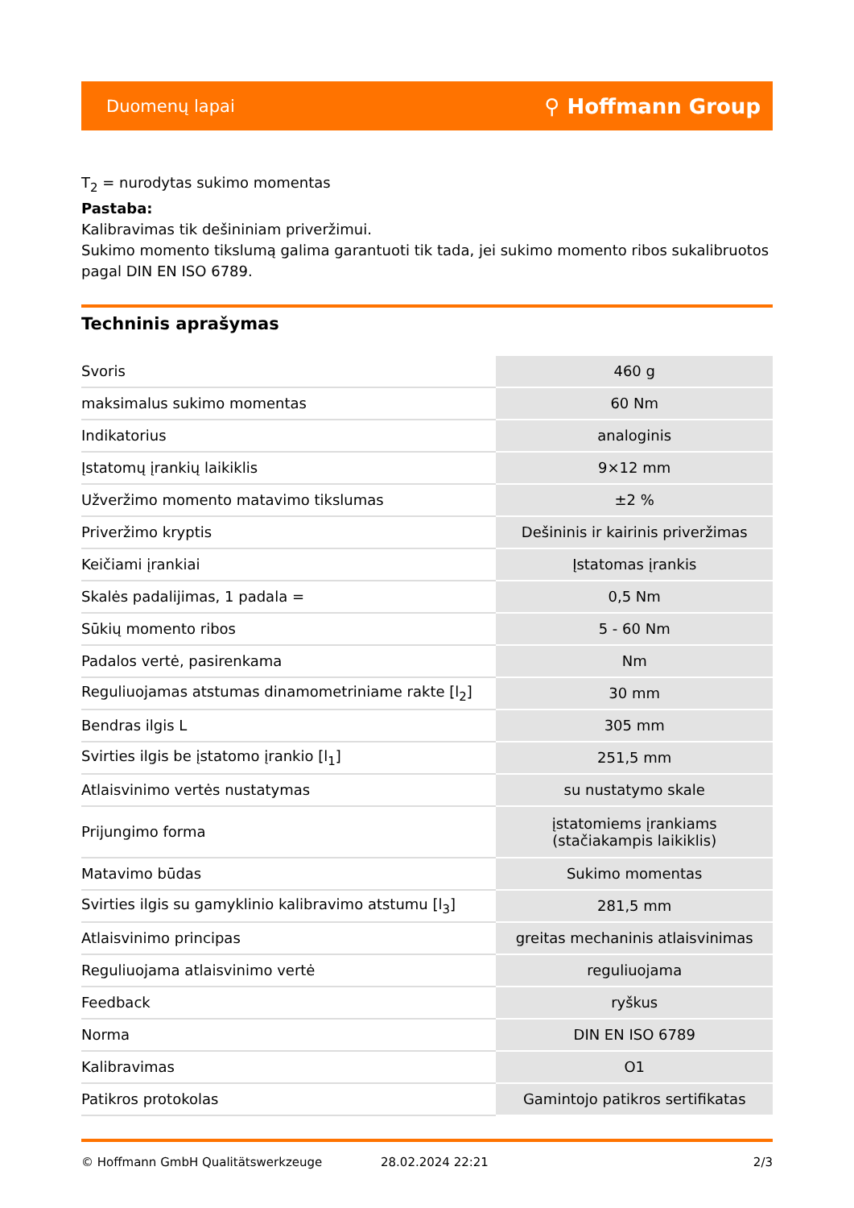Duomenų lapai ⚲ Hoffmann Group
T<sub>2</sub> = nurodytas sukimo momentas
Pastaba:
Kalibravimas tik dešininiam priveržimui.
Sukimo momento tikslumą galima garantuoti tik tada, jei sukimo momento ribos sukalibruotos pagal DIN EN ISO 6789.
Techninis aprašymas
| Svoris | 460 g |
| maksimalus sukimo momentas | 60 Nm |
| Indikatorius | analoginis |
| Įstatomų įrankių laikiklis | 9×12 mm |
| Užveržimo momento matavimo tikslumas | ±2 % |
| Priveržimo kryptis | Dešininis ir kairinis priveržimas |
| Keičiami įrankiai | Įstatomas įrankis |
| Skalės padalijimas, 1 padala = | 0,5 Nm |
| Sūkių momento ribos | 5 - 60 Nm |
| Padalos vertė, pasirenkama | Nm |
| Reguliuojamas atstumas dinamometriniame rakte [l<sub>2</sub>] | 30 mm |
| Bendras ilgis L | 305 mm |
| Svirties ilgis be įstatomo įrankio [l<sub>1</sub>] | 251,5 mm |
| Atlaisvinimo vertės nustatymas | su nustatymo skale |
| Prijungimo forma | įstatomiems įrankiams (stačiakampis laikiklis) |
| Matavimo būdas | Sukimo momentas |
| Svirties ilgis su gamyklinio kalibravimo atstumu [l<sub>3</sub>] | 281,5 mm |
| Atlaisvinimo principas | greitas mechaninis atlaisvinimas |
| Reguliuojama atlaisvinimo vertė | reguliuojama |
| Feedback | ryškus |
| Norma | DIN EN ISO 6789 |
| Kalibravimas | O1 |
| Patikros protokolas | Gamintojo patikros sertifikatas |
© Hoffmann GmbH Qualitätswerkzeuge 28.02.2024 22:21 2/3